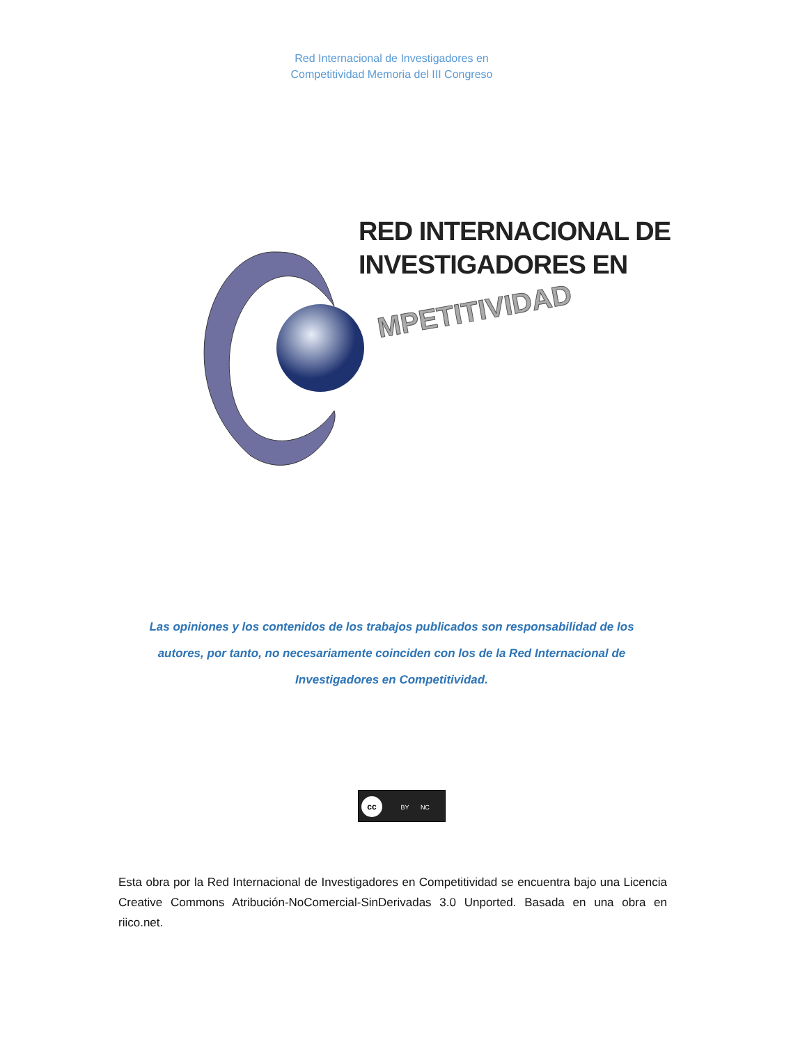Red Internacional de Investigadores en
Competitividad Memoria del III Congreso
MPETITIVIDAD
RED INTERNACIONAL DE
INVESTIGADORES EN
Las opiniones y los contenidos de los trabajos publicados son responsabilidad de los autores, por tanto, no necesariamente coinciden con los de la Red Internacional de Investigadores en Competitividad.
cc BY NC
Esta obra por la Red Internacional de Investigadores en Competitividad se encuentra bajo una Licencia Creative Commons Atribución-NoComercial-SinDerivadas 3.0 Unported. Basada en una obra en riico.net.